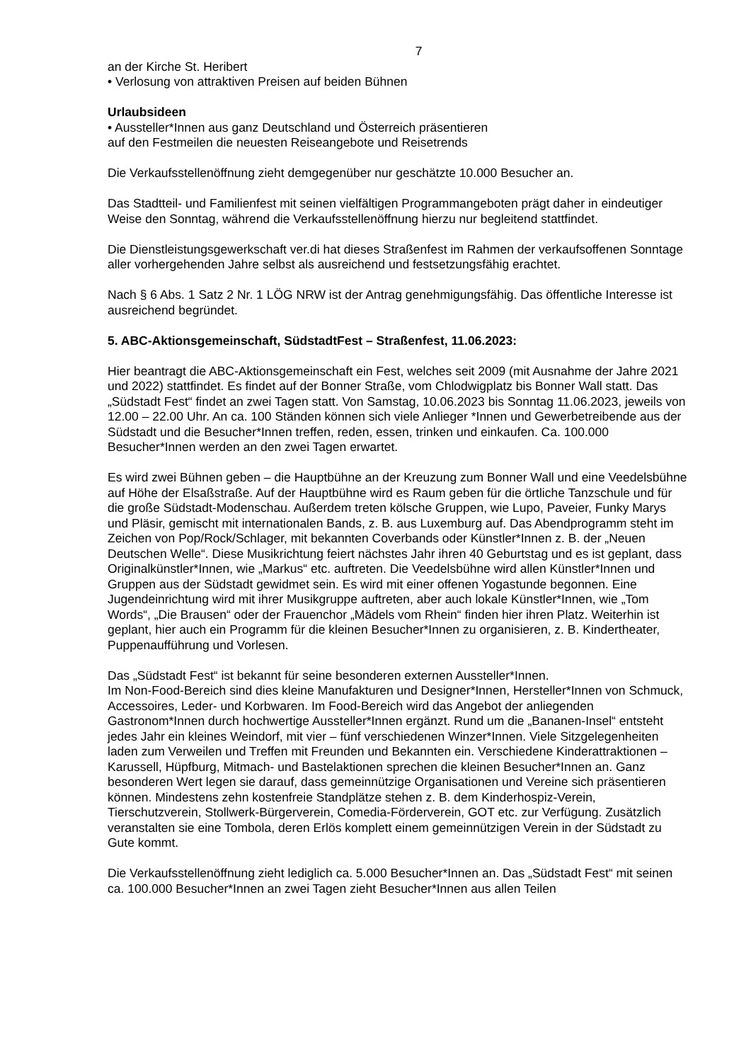7
an der Kirche St. Heribert
• Verlosung von attraktiven Preisen auf beiden Bühnen
Urlaubsideen
• Aussteller*Innen aus ganz Deutschland und Österreich präsentieren
auf den Festmeilen die neuesten Reiseangebote und Reisetrends
Die Verkaufsstellenöffnung zieht demgegenüber nur geschätzte 10.000 Besucher an.
Das Stadtteil- und Familienfest mit seinen vielfältigen Programmangeboten prägt daher in eindeutiger Weise den Sonntag, während die Verkaufsstellenöffnung hierzu nur begleitend stattfindet.
Die Dienstleistungsgewerkschaft ver.di hat dieses Straßenfest im Rahmen der verkaufsoffenen Sonntage aller vorhergehenden Jahre selbst als ausreichend und festsetzungsfähig erachtet.
Nach § 6 Abs. 1 Satz 2 Nr. 1 LÖG NRW ist der Antrag genehmigungsfähig. Das öffentliche Interesse ist ausreichend begründet.
5. ABC-Aktionsgemeinschaft, SüdstadtFest – Straßenfest, 11.06.2023:
Hier beantragt die ABC-Aktionsgemeinschaft ein Fest, welches seit 2009 (mit Ausnahme der Jahre 2021 und 2022) stattfindet. Es findet auf der Bonner Straße, vom Chlodwigplatz bis Bonner Wall statt. Das „Südstadt Fest“ findet an zwei Tagen statt. Von Samstag, 10.06.2023 bis Sonntag 11.06.2023, jeweils von 12.00 – 22.00 Uhr. An ca. 100 Ständen können sich viele Anlieger *Innen und Gewerbetreibende aus der Südstadt und die Besucher*Innen treffen, reden, essen, trinken und einkaufen. Ca. 100.000 Besucher*Innen werden an den zwei Tagen erwartet.
Es wird zwei Bühnen geben – die Hauptbühne an der Kreuzung zum Bonner Wall und eine Veedelsbühne auf Höhe der Elsaßstraße. Auf der Hauptbühne wird es Raum geben für die örtliche Tanzschule und für die große Südstadt-Modenschau. Außerdem treten kölsche Gruppen, wie Lupo, Paveier, Funky Marys und Pläsir, gemischt mit internationalen Bands, z. B. aus Luxemburg auf. Das Abendprogramm steht im Zeichen von Pop/Rock/Schlager, mit bekannten Coverbands oder Künstler*Innen z. B. der „Neuen Deutschen Welle“. Diese Musikrichtung feiert nächstes Jahr ihren 40 Geburtstag und es ist geplant, dass Originalkünstler*Innen, wie „Markus“ etc. auftreten. Die Veedelsbühne wird allen Künstler*Innen und Gruppen aus der Südstadt gewidmet sein. Es wird mit einer offenen Yogastunde begonnen. Eine Jugendeinrichtung wird mit ihrer Musikgruppe auftreten, aber auch lokale Künstler*Innen, wie „Tom Words“, „Die Brausen“ oder der Frauenchor „Mädels vom Rhein“ finden hier ihren Platz. Weiterhin ist geplant, hier auch ein Programm für die kleinen Besucher*Innen zu organisieren, z. B. Kindertheater, Puppenaufführung und Vorlesen.
Das „Südstadt Fest“ ist bekannt für seine besonderen externen Aussteller*Innen.
Im Non-Food-Bereich sind dies kleine Manufakturen und Designer*Innen, Hersteller*Innen von Schmuck, Accessoires, Leder- und Korbwaren. Im Food-Bereich wird das Angebot der anliegenden Gastronom*Innen durch hochwertige Aussteller*Innen ergänzt. Rund um die „Bananen-Insel“ entsteht jedes Jahr ein kleines Weindorf, mit vier – fünf verschiedenen Winzer*Innen. Viele Sitzgelegenheiten laden zum Verweilen und Treffen mit Freunden und Bekannten ein. Verschiedene Kinderattraktionen – Karussell, Hüpfburg, Mitmach- und Bastelaktionen sprechen die kleinen Besucher*Innen an. Ganz besonderen Wert legen sie darauf, dass gemeinnützige Organisationen und Vereine sich präsentieren können. Mindestens zehn kostenfreie Standplätze stehen z. B. dem Kinderhospiz-Verein, Tierschutzverein, Stollwerk-Bürgerverein, Comedia-Förderverein, GOT etc. zur Verfügung. Zusätzlich veranstalten sie eine Tombola, deren Erlös komplett einem gemeinnützigen Verein in der Südstadt zu Gute kommt.
Die Verkaufsstellenöffnung zieht lediglich ca. 5.000 Besucher*Innen an. Das „Südstadt Fest“ mit seinen ca. 100.000 Besucher*Innen an zwei Tagen zieht Besucher*Innen aus allen Teilen